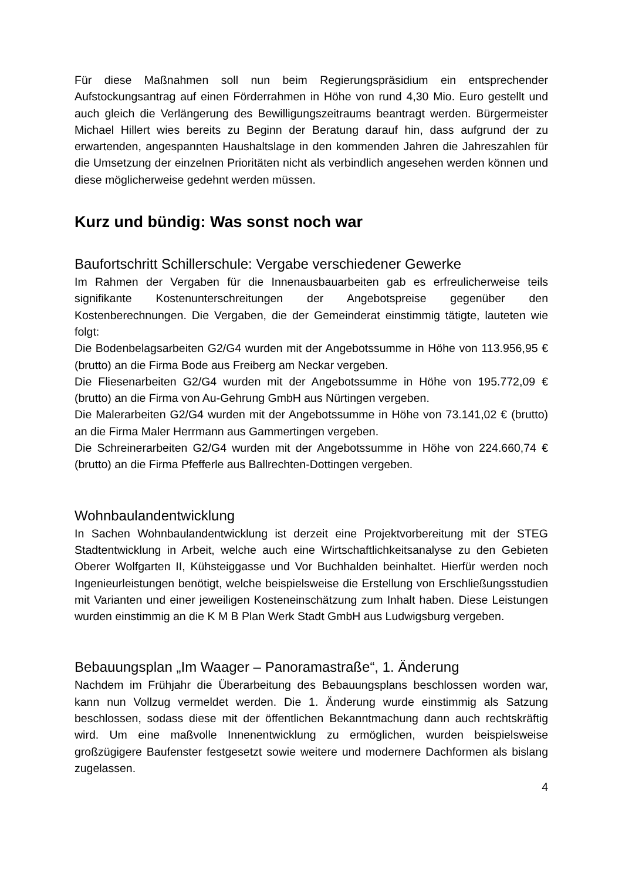Für diese Maßnahmen soll nun beim Regierungspräsidium ein entsprechender Aufstockungsantrag auf einen Förderrahmen in Höhe von rund 4,30 Mio. Euro gestellt und auch gleich die Verlängerung des Bewilligungszeitraums beantragt werden. Bürgermeister Michael Hillert wies bereits zu Beginn der Beratung darauf hin, dass aufgrund der zu erwartenden, angespannten Haushaltslage in den kommenden Jahren die Jahreszahlen für die Umsetzung der einzelnen Prioritäten nicht als verbindlich angesehen werden können und diese möglicherweise gedehnt werden müssen.
Kurz und bündig: Was sonst noch war
Baufortschritt Schillerschule: Vergabe verschiedener Gewerke
Im Rahmen der Vergaben für die Innenausbauarbeiten gab es erfreulicherweise teils signifikante Kostenunterschreitungen der Angebotspreise gegenüber den Kostenberechnungen. Die Vergaben, die der Gemeinderat einstimmig tätigte, lauteten wie folgt:
Die Bodenbelagsarbeiten G2/G4 wurden mit der Angebotssumme in Höhe von 113.956,95 € (brutto) an die Firma Bode aus Freiberg am Neckar vergeben.
Die Fliesenarbeiten G2/G4 wurden mit der Angebotssumme in Höhe von 195.772,09 € (brutto) an die Firma von Au-Gehrung GmbH aus Nürtingen vergeben.
Die Malerarbeiten G2/G4 wurden mit der Angebotssumme in Höhe von 73.141,02 € (brutto) an die Firma Maler Herrmann aus Gammertingen vergeben.
Die Schreinerarbeiten G2/G4 wurden mit der Angebotssumme in Höhe von 224.660,74 € (brutto) an die Firma Pfefferle aus Ballrechten-Dottingen vergeben.
Wohnbaulandentwicklung
In Sachen Wohnbaulandentwicklung ist derzeit eine Projektvorbereitung mit der STEG Stadtentwicklung in Arbeit, welche auch eine Wirtschaftlichkeitsanalyse zu den Gebieten Oberer Wolfgarten II, Kühsteiggasse und Vor Buchhalden beinhaltet. Hierfür werden noch Ingenieurleistungen benötigt, welche beispielsweise die Erstellung von Erschließungsstudien mit Varianten und einer jeweiligen Kosteneinschätzung zum Inhalt haben. Diese Leistungen wurden einstimmig an die K M B Plan Werk Stadt GmbH aus Ludwigsburg vergeben.
Bebauungsplan „Im Waager – Panoramastraße“, 1. Änderung
Nachdem im Frühjahr die Überarbeitung des Bebauungsplans beschlossen worden war, kann nun Vollzug vermeldet werden. Die 1. Änderung wurde einstimmig als Satzung beschlossen, sodass diese mit der öffentlichen Bekanntmachung dann auch rechtskräftig wird. Um eine maßvolle Innenentwicklung zu ermöglichen, wurden beispielsweise großzügigere Baufenster festgesetzt sowie weitere und modernere Dachformen als bislang zugelassen.
4